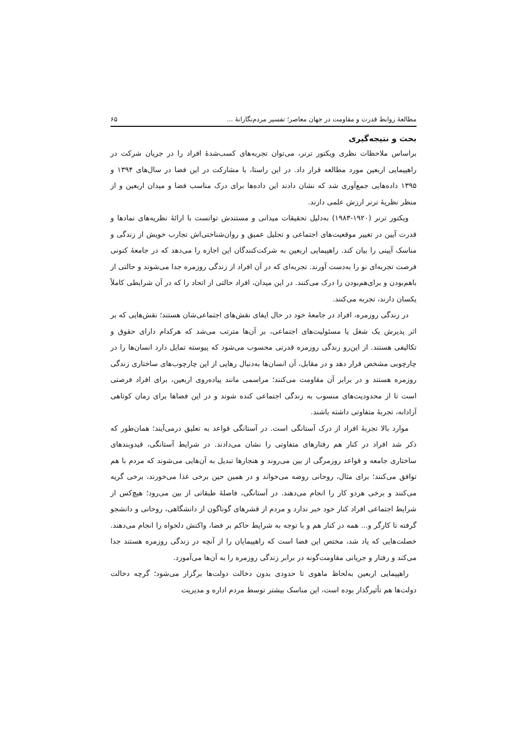مطالعهٔ روابط قدرت و مقاومت در جهان معاصر؛ تفسیر مردم‌نگارانهٔ ... ۶۵
بحث و نتیجه‌گیری
براساس ملاحظات نظری ویکتور ترنر، می‌توان تجربه‌های کسب‌شدهٔ افراد را در جریان شرکت در راهپیمایی اربعین مورد مطالعه قرار داد. در این راستا، با مشارکت در این فضا در سال‌های ۱۳۹۴ و ۱۳۹۵ داده‌هایی جمع‌آوری شد که نشان دادند این داده‌ها برای درک مناسب فضا و میدان اربعین و از منظر نظریهٔ ترنر ارزش علمی دارند.
ویکتور ترنر (۱۹۲۰-۱۹۸۳) به‌دلیل تحقیقات میدانی و مستندش توانست با ارائهٔ نظریه‌های نمادها و قدرت آیین در تغییر موقعیت‌های اجتماعی و تحلیل عمیق و روان‌شناختی‌اش تجارب خویش از زندگی و مناسک آیینی را بیان کند. راهپیمایی اربعین به شرکت‌کنندگان این اجازه را می‌دهد که در جامعهٔ کنونی فرصت تجربه‌ای نو را به‌دست آورند. تجربه‌ای که در آن افراد از زندگی روزمره جدا می‌شوند و حالتی از باهم‌بودن و برای‌هم‌بودن را درک می‌کنند. در این میدان، افراد حالتی از اتحاد را که در آن شرایطی کاملاً یکسان دارند، تجربه می‌کنند.
در زندگی روزمره، افراد در جامعهٔ خود در حال ایفای نقش‌های اجتماعی‌شان هستند؛ نقش‌هایی که بر اثر پذیرش یک شغل یا مسئولیت‌های اجتماعی، بر آن‌ها مترتب می‌شد که هرکدام دارای حقوق و تکالیفی هستند. از این‌رو زندگی روزمره قدرتی محسوب می‌شود که پیوسته تمایل دارد انسان‌ها را در چارچوبی مشخص قرار دهد و در مقابل، آن انسان‌ها به‌دنبال رهایی از این چارچوب‌های ساختاری زندگی روزمره هستند و در برابر آن مقاومت می‌کنند؛ مراسمی مانند پیاده‌روی اربعین، برای افراد فرصتی است تا از محدودیت‌های منسوب به زندگی اجتماعی کنده شوند و در این فضاها برای زمان کوتاهی آزادانه، تجربهٔ متفاوتی داشته باشند.
موارد بالا تجربهٔ افراد از درک آستانگی است. در آستانگی قواعد به تعلیق درمی‌آیند؛ همان‌طور که ذکر شد افراد در کنار هم رفتارهای متفاوتی را نشان می‌دادند. در شرایط آستانگی، قیدوبندهای ساختاری جامعه و قواعد روزمرگی از بین می‌روند و هنجارها تبدیل به آن‌هایی می‌شوند که مردم با هم توافق می‌کنند؛ برای مثال، روحانی روضه می‌خواند و در همین حین برخی غذا می‌خورند، برخی گریه می‌کنند و برخی هردو کار را انجام می‌دهند. در آستانگی، فاصلهٔ طبقاتی از بین می‌رود؛ هیچ‌کس از شرایط اجتماعی افراد کنار خود خبر ندارد و مردم از قشرهای گوناگون از دانشگاهی، روحانی و دانشجو گرفته تا کارگر و... همه در کنار هم و با توجه به شرایط حاکم بر فضا، واکنش دلخواه را انجام می‌دهند. خصلت‌هایی که یاد شد، مختص این فضا است که راهپیمایان را از آنچه در زندگی روزمره هستند جدا می‌کند و رفتار و جریانی مقاومت‌گونه در برابر زندگی روزمره را به آن‌ها می‌آموزد.
راهپیمایی اربعین به‌لحاظ ماهوی تا حدودی بدون دخالت دولت‌ها برگزار می‌شود؛ گرچه دخالت دولت‌ها هم تأثیرگذار بوده است، این مناسک بیشتر توسط مردم اداره و مدیریت